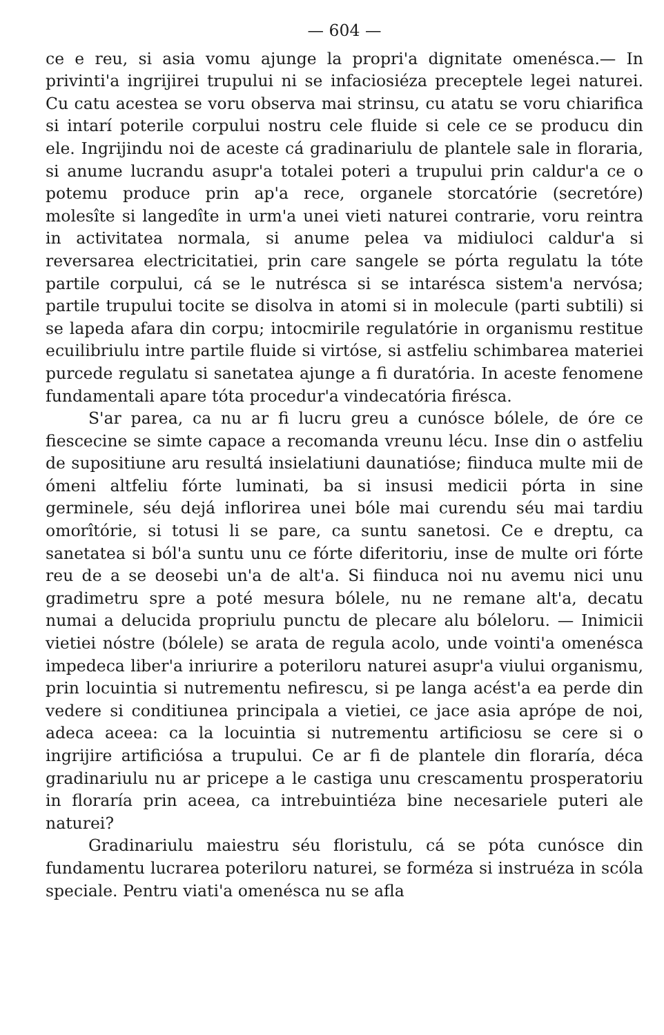— 604 —
ce e reu, si asia vomu ajunge la propri'a dignitate omenésca.— In privinti'a ingrijirei trupului ni se infaciosiéza preceptele legei naturei. Cu catu acestea se voru observa mai strinsu, cu atatu se voru chiarifica si intarí poterile corpului nostru cele fluide si cele ce se producu din ele. Ingrijindu noi de aceste cá gradinariulu de plantele sale in floraria, si anume lucrandu asupr'a totalei poteri a trupului prin caldur'a ce o potemu produce prin ap'a rece, organele storcatórie (secretóre) molesîte si langedîte in urm'a unei vieti naturei contrarie, voru reintra in activitatea normala, si anume pelea va midiuloci caldur'a si reversarea electricitatiei, prin care sangele se pórta regulatu la tóte partile corpului, cá se le nutrésca si se intarésca sistem'a nervósa; partile trupului tocite se disolva in atomi si in molecule (parti subtili) si se lapeda afara din corpu; intocmirile regulatórie in organismu restitue ecuilibriulu intre partile fluide si virtóse, si astfeliu schimbarea materiei purcede regulatu si sanetatea ajunge a fi duratória. In aceste fenomene fundamentali apare tóta procedur'a vindecatória firésca.
S'ar parea, ca nu ar fi lucru greu a cunósce bólele, de óre ce fiescecine se simte capace a recomanda vreunu lécu. Inse din o astfeliu de supositiune aru resultá insielatiuni daunatióse; fiinduca multe mii de ómeni altfeliu fórte luminati, ba si insusi medicii pórta in sine germinele, séu dejá inflorirea unei bóle mai curendu séu mai tardiu omorîtórie, si totusi li se pare, ca suntu sanetosi. Ce e dreptu, ca sanetatea si ból'a suntu unu ce fórte diferitoriu, inse de multe ori fórte reu de a se deosebi un'a de alt'a. Si fiinduca noi nu avemu nici unu gradimetru spre a poté mesura bólele, nu ne remane alt'a, decatu numai a delucida propriulu punctu de plecare alu bóleloru. — Inimicii vietiei nóstre (bólele) se arata de regula acolo, unde vointi'a omenésca impedeca liber'a inriurire a poteriloru naturei asupr'a viului organismu, prin locuintia si nutrementu nefirescu, si pe langa acést'a ea perde din vedere si conditiunea principala a vietiei, ce jace asia aprópe de noi, adeca aceea: ca la locuintia si nutrementu artificiosu se cere si o ingrijire artificiósa a trupului. Ce ar fi de plantele din floraría, déca gradinariulu nu ar pricepe a le castiga unu crescamentu prosperatoriu in floraría prin aceea, ca intrebuintiéza bine necesariele puteri ale naturei?
Gradinariulu maiestru séu floristulu, cá se póta cunósce din fundamentu lucrarea poteriloru naturei, se forméza si instruéza in scóla speciale. Pentru viati'a omenésca nu se afla